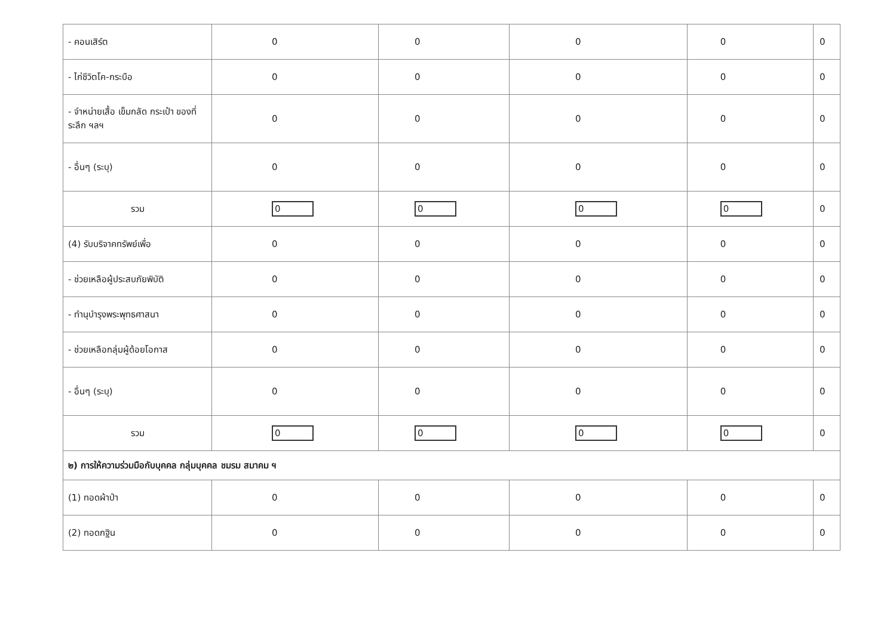| - คอนเสิร์ต | 0 | 0 | 0 | 0 | 0 |
| - ไก่ชีวิตโค-กระบือ | 0 | 0 | 0 | 0 | 0 |
| - จำหน่ายเสื้อ เข็มกลัด กระเป๋า ของที่ระลึก ฯลฯ | 0 | 0 | 0 | 0 | 0 |
| - อื่นๆ (ระบุ) | 0 | 0 | 0 | 0 | 0 |
| รวม | 0 | 0 | 0 | 0 | 0 |
| (4) รับบริจาคทรัพย์เพื่อ | 0 | 0 | 0 | 0 | 0 |
| - ช่วยเหลือผู้ประสบภัยพิบัติ | 0 | 0 | 0 | 0 | 0 |
| - ทำนุบำรุงพระพุทธศาสนา | 0 | 0 | 0 | 0 | 0 |
| - ช่วยเหลือกลุ่มผู้ด้อยโอกาส | 0 | 0 | 0 | 0 | 0 |
| - อื่นๆ (ระบุ) | 0 | 0 | 0 | 0 | 0 |
| รวม | 0 | 0 | 0 | 0 | 0 |
| ๒) การให้ความร่วมมือกับบุคคล กลุ่มบุคคล ชมรม สมาคม ฯ | | | | | |
| (1) ทอดผ้าป่า | 0 | 0 | 0 | 0 | 0 |
| (2) ทอดกฐิน | 0 | 0 | 0 | 0 | 0 |